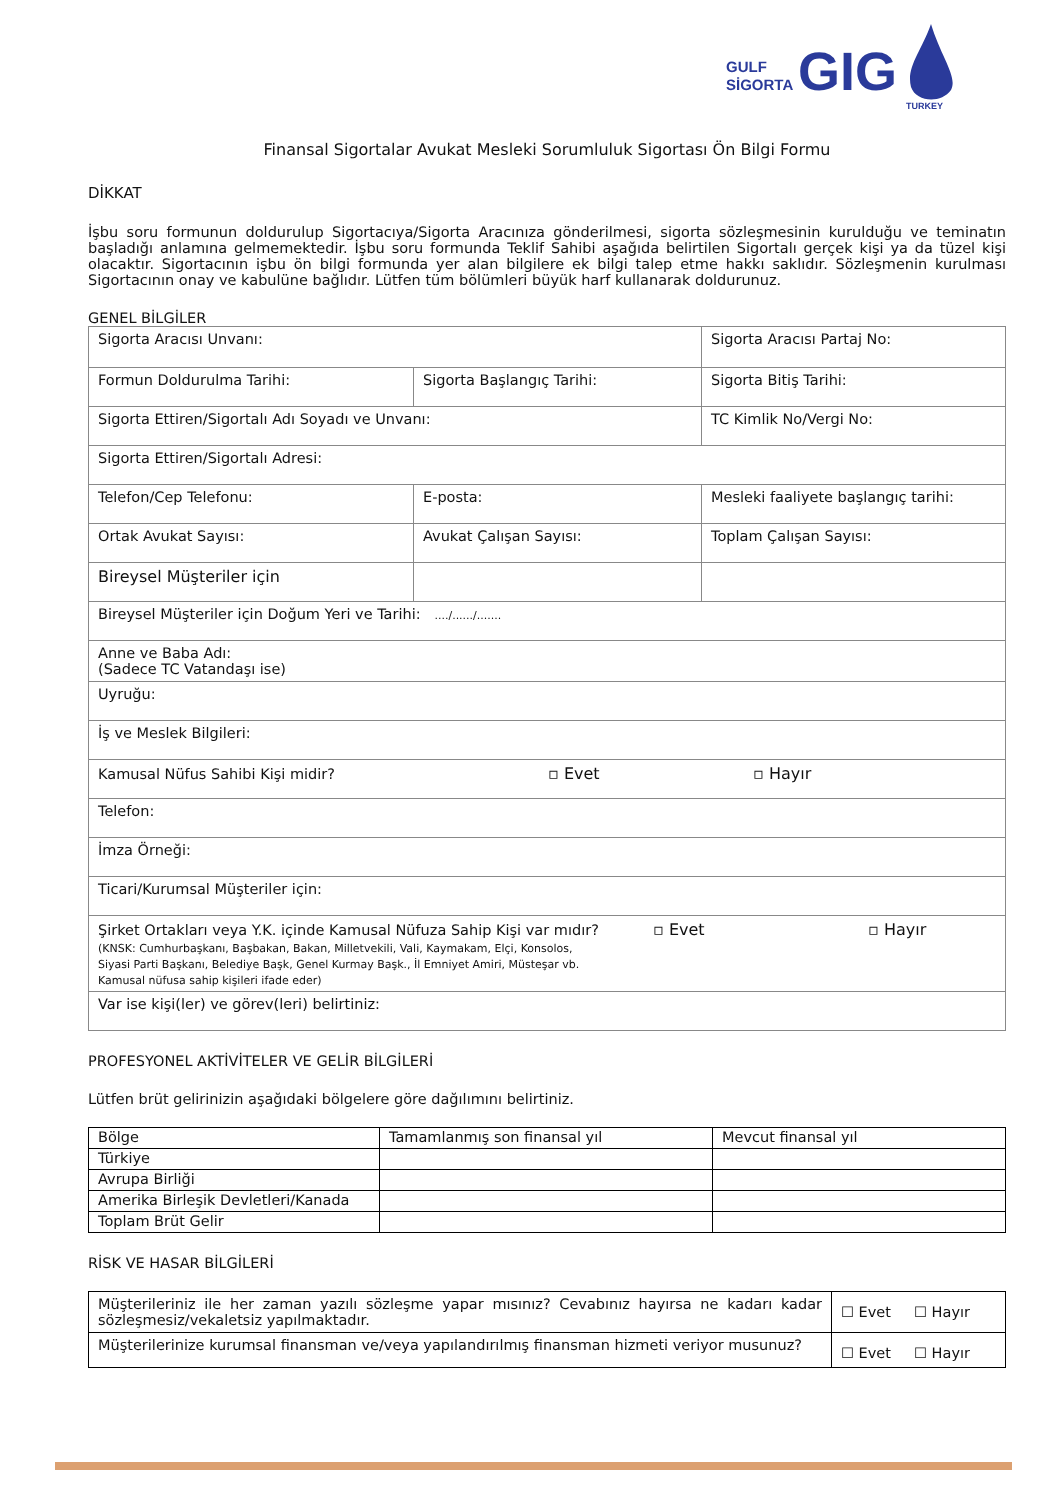GULF
SİGORTA
GIG
TURKEY
Finansal Sigortalar Avukat Mesleki Sorumluluk Sigortası Ön Bilgi Formu
DİKKAT
İşbu soru formunun doldurulup Sigortacıya/Sigorta Aracınıza gönderilmesi, sigorta sözleşmesinin kurulduğu ve teminatın başladığı anlamına gelmemektedir. İşbu soru formunda Teklif Sahibi aşağıda belirtilen Sigortalı gerçek kişi ya da tüzel kişi olacaktır. Sigortacının işbu ön bilgi formunda yer alan bilgilere ek bilgi talep etme hakkı saklıdır. Sözleşmenin kurulması Sigortacının onay ve kabulüne bağlıdır. Lütfen tüm bölümleri büyük harf kullanarak doldurunuz.
GENEL BİLGİLER
| Sigorta Aracısı Unvanı: | | Sigorta Aracısı Partaj No: |
| Formun Doldurulma Tarihi: | Sigorta Başlangıç Tarihi: | Sigorta Bitiş Tarihi: |
| Sigorta Ettiren/Sigortalı Adı Soyadı ve Unvanı: | | TC Kimlik No/Vergi No: |
| Sigorta Ettiren/Sigortalı Adresi: | | |
| Telefon/Cep Telefonu: | E-posta: | Mesleki faaliyete başlangıç tarihi: |
| Ortak Avukat Sayısı: | Avukat Çalışan Sayısı: | Toplam Çalışan Sayısı: |
| Bireysel Müşteriler için | | |
| Bireysel Müşteriler için Doğum Yeri ve Tarihi: ..../....../....... | | |
| Anne ve Baba Adı: (Sadece TC Vatandaşı ise) | | |
| Uyruğu: | | |
| İş ve Meslek Bilgileri: | | |
| Kamusal Nüfus Sahibi Kişi midir? ▫ Evet ▫ Hayır | | |
| Telefon: | | |
| İmza Örneği: | | |
| Ticari/Kurumsal Müşteriler için: | | |
| Şirket Ortakları veya Y.K. içinde Kamusal Nüfuza Sahip Kişi var mıdır? ▫ Evet ▫ Hayır (KNSK: Cumhurbaşkanı, Başbakan, Bakan, Milletvekili, Vali, Kaymakam, Elçi, Konsolos, Siyasi Parti Başkanı, Belediye Başk, Genel Kurmay Başk., İl Emniyet Amiri, Müsteşar vb. Kamusal nüfusa sahip kişileri ifade eder) | | |
| Var ise kişi(ler) ve görev(leri) belirtiniz: | | |
PROFESYONEL AKTİVİTELER VE GELİR BİLGİLERİ
Lütfen brüt gelirinizin aşağıdaki bölgelere göre dağılımını belirtiniz.
| Bölge | Tamamlanmış son finansal yıl | Mevcut finansal yıl |
| --- | --- | --- |
| Türkiye | | |
| Avrupa Birliği | | |
| Amerika Birleşik Devletleri/Kanada | | |
| Toplam Brüt Gelir | | |
RİSK VE HASAR BİLGİLERİ
| Müşterileriniz ile her zaman yazılı sözleşme yapar mısınız? Cevabınız hayırsa ne kadarı kadar sözleşmesiz/vekaletsiz yapılmaktadır. | ☐ Evet ☐ Hayır |
| Müşterilerinize kurumsal finansman ve/veya yapılandırılmış finansman hizmeti veriyor musunuz? | ☐ Evet ☐ Hayır |